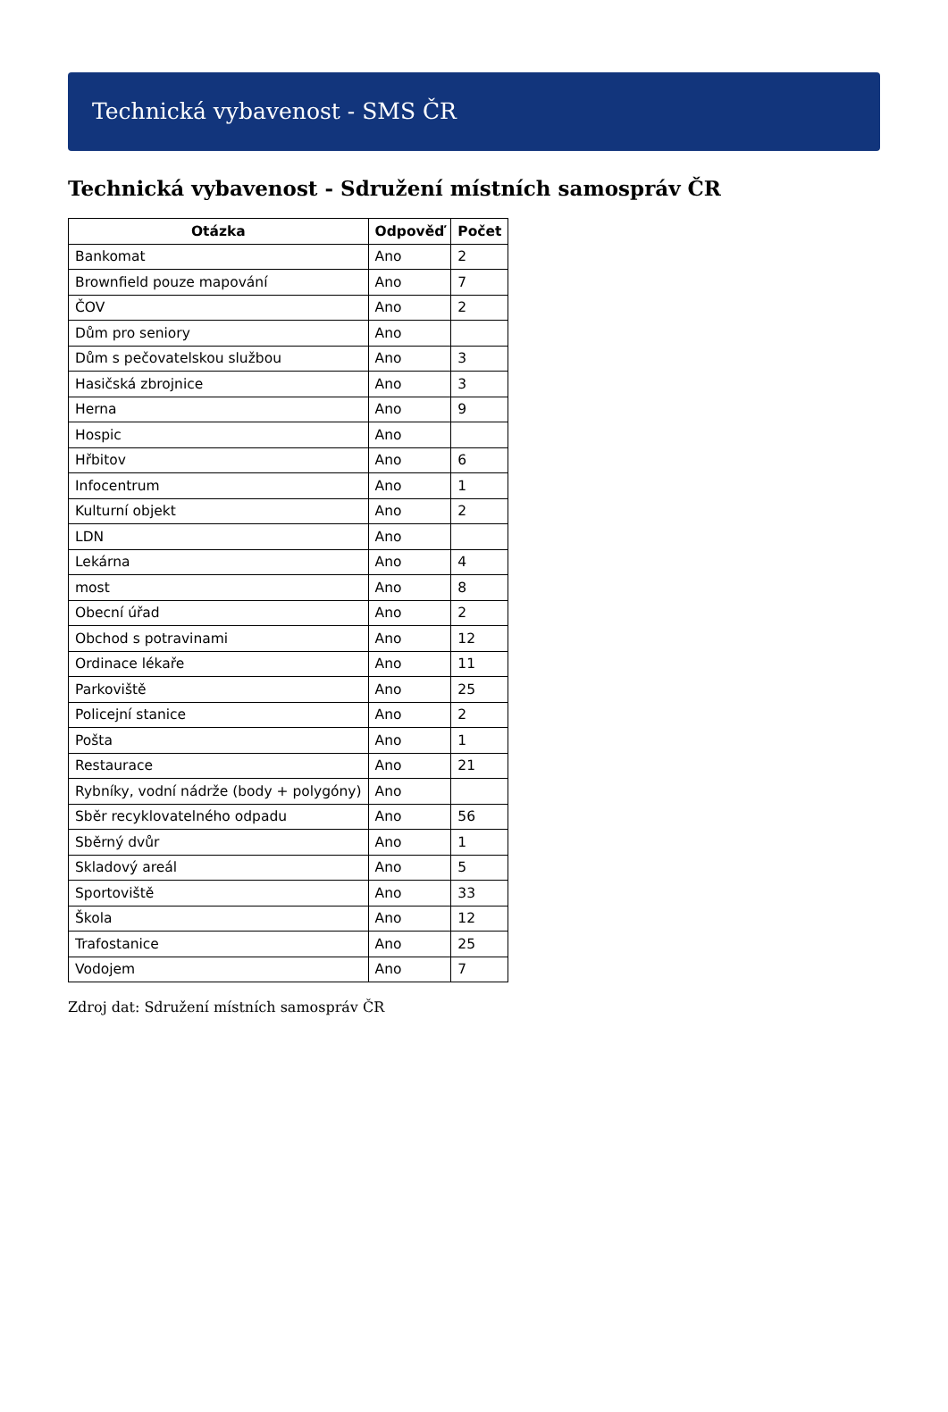Technická vybavenost - SMS ČR
Technická vybavenost - Sdružení místních samospráv ČR
| Otázka | Odpověď | Počet |
| --- | --- | --- |
| Bankomat | Ano | 2 |
| Brownfield pouze mapování | Ano | 7 |
| ČOV | Ano | 2 |
| Dům pro seniory | Ano | |
| Dům s pečovatelskou službou | Ano | 3 |
| Hasičská zbrojnice | Ano | 3 |
| Herna | Ano | 9 |
| Hospic | Ano | |
| Hřbitov | Ano | 6 |
| Infocentrum | Ano | 1 |
| Kulturní objekt | Ano | 2 |
| LDN | Ano | |
| Lekárna | Ano | 4 |
| most | Ano | 8 |
| Obecní úřad | Ano | 2 |
| Obchod s potravinami | Ano | 12 |
| Ordinace lékaře | Ano | 11 |
| Parkoviště | Ano | 25 |
| Policejní stanice | Ano | 2 |
| Pošta | Ano | 1 |
| Restaurace | Ano | 21 |
| Rybníky, vodní nádrže (body + polygóny) | Ano | |
| Sběr recyklovatelného odpadu | Ano | 56 |
| Sběrný dvůr | Ano | 1 |
| Skladový areál | Ano | 5 |
| Sportoviště | Ano | 33 |
| Škola | Ano | 12 |
| Trafostanice | Ano | 25 |
| Vodojem | Ano | 7 |
Zdroj dat: Sdružení místních samospráv ČR